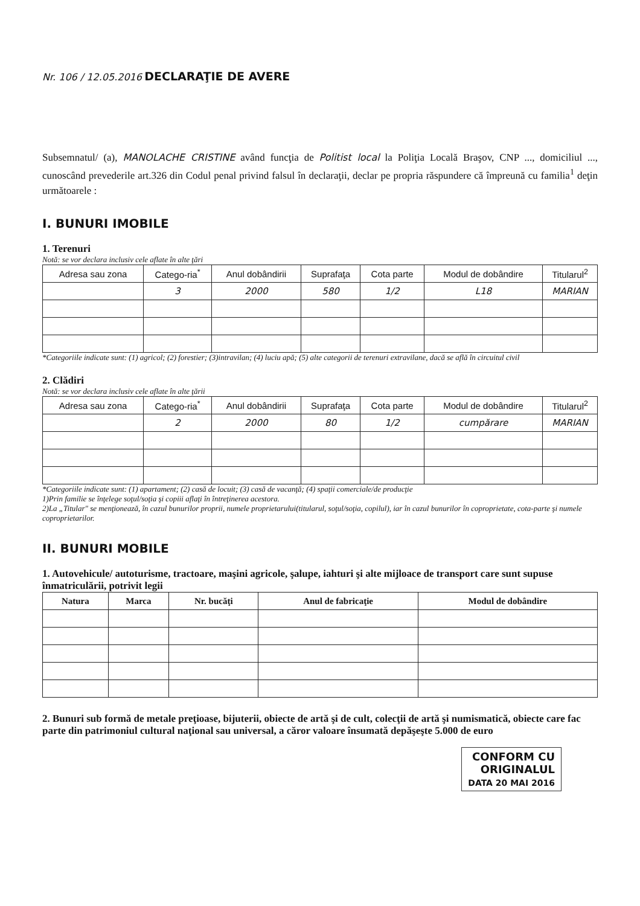Nr. 106 / 12.05.2016
DECLARAŢIE DE AVERE
Subsemnatul/ (a), MANOLACHE CRISTINE având funcţia de Politist local la Poliţia Locală Braşov, CNP ..., domiciliul ..., cunoscând prevederile art.326 din Codul penal privind falsul în declaraţii, declar pe propria răspundere că împreună cu familia<sup>1</sup> deţin următoarele :
I. BUNURI IMOBILE
1. Terenuri
Notă: se vor declara inclusiv cele aflate în alte ţări
| Adresa sau zona | Catego-ria<sup>*</sup> | Anul dobândirii | Suprafaţa | Cota parte | Modul de dobândire | Titularul<sup>2</sup> |
| --- | --- | --- | --- | --- | --- | --- |
| | 3 | 2000 | 580 | 1/2 | L18 | MARIAN |
*Categoriile indicate sunt: (1) agricol; (2) forestier; (3)intravilan; (4) luciu apă; (5) alte categorii de terenuri extravilane, dacă se află în circuitul civil
2. Clădiri
Notă: se vor declara inclusiv cele aflate în alte ţării
| Adresa sau zona | Catego-ria<sup>*</sup> | Anul dobândirii | Suprafaţa | Cota parte | Modul de dobândire | Titularul<sup>2</sup> |
| --- | --- | --- | --- | --- | --- | --- |
| | 2 | 2000 | 80 | 1/2 | cumpărare | MARIAN |
*Categoriile indicate sunt: (1) apartament; (2) casă de locuit; (3) casă de vacanţă; (4) spaţii comerciale/de producţie
1)Prin familie se înţelege soţul/soţia şi copiii aflaţi în întreţinerea acestora.
2)La „Titular" se menţionează, în cazul bunurilor proprii, numele proprietarului(titularul, soţul/soţia, copilul), iar în cazul bunurilor în coproprietate, cota-parte şi numele coproprietarilor.
II. BUNURI MOBILE
1. Autovehicule/ autoturisme, tractoare, maşini agricole, şalupe, iahturi şi alte mijloace de transport care sunt supuse înmatriculării, potrivit legii
| Natura | Marca | Nr. bucăţi | Anul de fabricaţie | Modul de dobândire |
| --- | --- | --- | --- | --- |
2. Bunuri sub formă de metale preţioase, bijuterii, obiecte de artă şi de cult, colecţii de artă şi numismatică, obiecte care fac parte din patrimoniul cultural naţional sau universal, a căror valoare însumată depăşeşte 5.000 de euro
CONFORM CU
ORIGINALUL
DATA 20 MAI 2016